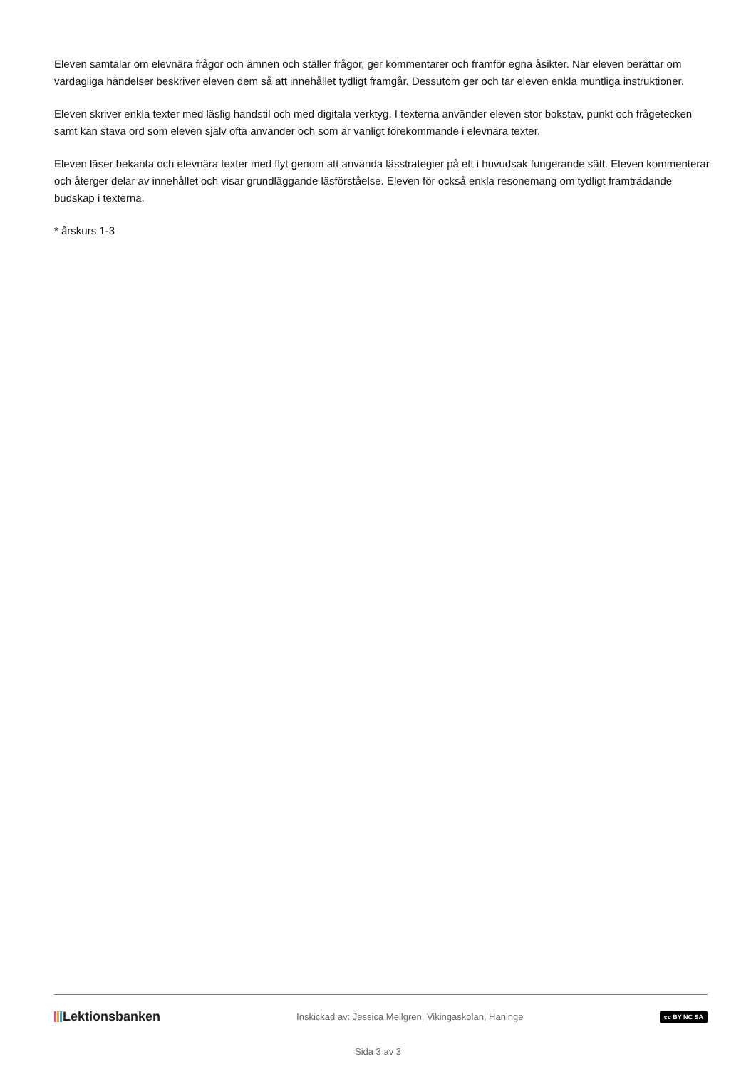Eleven samtalar om elevnära frågor och ämnen och ställer frågor, ger kommentarer och framför egna åsikter. När eleven berättar om vardagliga händelser beskriver eleven dem så att innehållet tydligt framgår. Dessutom ger och tar eleven enkla muntliga instruktioner.
Eleven skriver enkla texter med läslig handstil och med digitala verktyg. I texterna använder eleven stor bokstav, punkt och frågetecken samt kan stava ord som eleven själv ofta använder och som är vanligt förekommande i elevnära texter.
Eleven läser bekanta och elevnära texter med flyt genom att använda lässtrategier på ett i huvudsak fungerande sätt. Eleven kommenterar och återger delar av innehållet och visar grundläggande läsförståelse. Eleven för också enkla resonemang om tydligt framträdande budskap i texterna.
* årskurs 1-3
Lektionsbanken
Inskickad av: Jessica Mellgren, Vikingaskolan, Haninge
cc BY NC SA
Sida 3 av 3